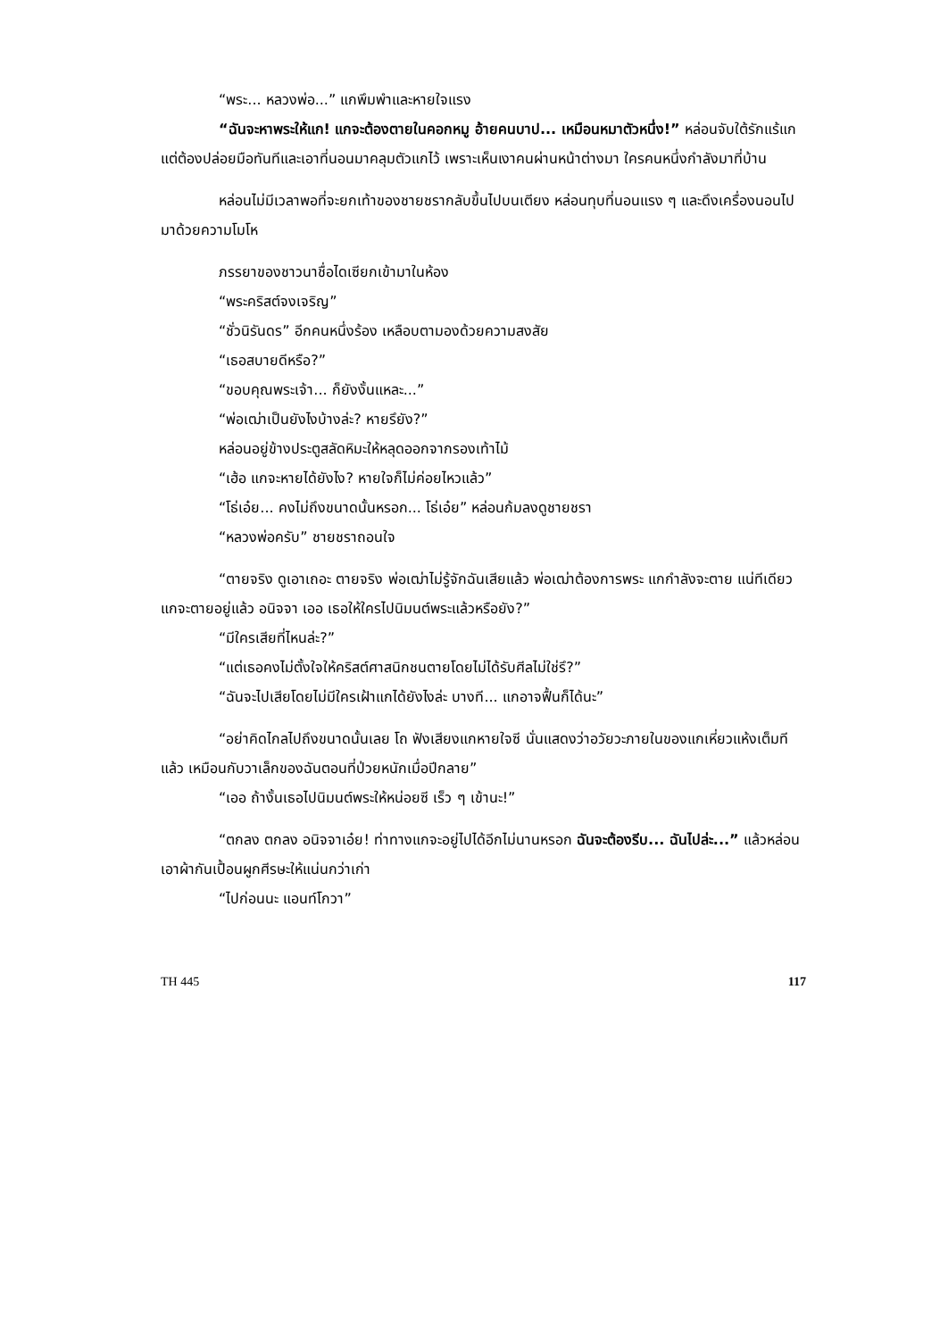“พระ... หลวงพ่อ...” แกพึมพำและหายใจแรง
“ฉันจะหาพระให้แก! แกจะต้องตายในคอกหมู อ้ายคนบาป... เหมือนหมาตัวหนึ่ง!” หล่อนจับใต้รักแร้แก แต่ต้องปล่อยมือทันทีและเอาที่นอนมาคลุมตัวแกไว้ เพราะเห็นเงาคนผ่านหน้าต่างมา ใครคนหนึ่งกำลังมาที่บ้าน
หล่อนไม่มีเวลาพอที่จะยกเท้าของชายชรากลับขึ้นไปบนเตียง หล่อนทุบที่นอนแรง ๆ และดึงเครื่องนอนไปมาด้วยความโมโห
ภรรยาของชาวนาชื่อไดเซียกเข้ามาในห้อง
“พระคริสต์จงเจริญ”
“ชั่วนิรันดร” อีกคนหนึ่งร้อง เหลือบตามองด้วยความสงสัย
“เธอสบายดีหรือ?”
“ขอบคุณพระเจ้า... ก็ยังงั้นแหละ...”
“พ่อเฒ่าเป็นยังไงบ้างล่ะ? หายรึยัง?”
หล่อนอยู่ข้างประตูสลัดหิมะให้หลุดออกจากรองเท้าไม้
“เฮ้อ แกจะหายได้ยังไง? หายใจก็ไม่ค่อยไหวแล้ว”
“โธ่เอ๋ย... คงไม่ถึงขนาดนั้นหรอก... โธ่เอ๋ย” หล่อนก้มลงดูชายชรา
“หลวงพ่อครับ” ชายชราถอนใจ
“ตายจริง ดูเอาเถอะ ตายจริง พ่อเฒ่าไม่รู้จักฉันเสียแล้ว พ่อเฒ่าต้องการพระ แกกำลังจะตาย แน่ทีเดียว แกจะตายอยู่แล้ว อนิจจา เออ เธอให้ใครไปนิมนต์พระแล้วหรือยัง?”
“มีใครเสียที่ไหนล่ะ?”
“แต่เธอคงไม่ตั้งใจให้คริสต์ศาสนิกชนตายโดยไม่ได้รับศีลไม่ใช่รึ?”
“ฉันจะไปเสียโดยไม่มีใครเฝ้าแกได้ยังไงล่ะ บางที... แกอาจฟื้นก็ได้นะ”
“อย่าคิดไกลไปถึงขนาดนั้นเลย โถ ฟังเสียงแกหายใจซี นั่นแสดงว่าอวัยวะภายในของแกเหี่ยวแห้งเต็มทีแล้ว เหมือนกับวาเล็กของฉันตอนที่ป่วยหนักเมื่อปีกลาย”
“เออ ถ้างั้นเธอไปนิมนต์พระให้หน่อยซี เร็ว ๆ เข้านะ!”
“ตกลง ตกลง อนิจจาเอ๋ย! ท่าทางแกจะอยู่ไปได้อีกไม่นานหรอก ฉันจะต้องรีบ... ฉันไปล่ะ...” แล้วหล่อนเอาผ้ากันเปื้อนผูกศีรษะให้แน่นกว่าเก่า
“ไปก่อนนะ แอนท์โกวา”
TH 445 117